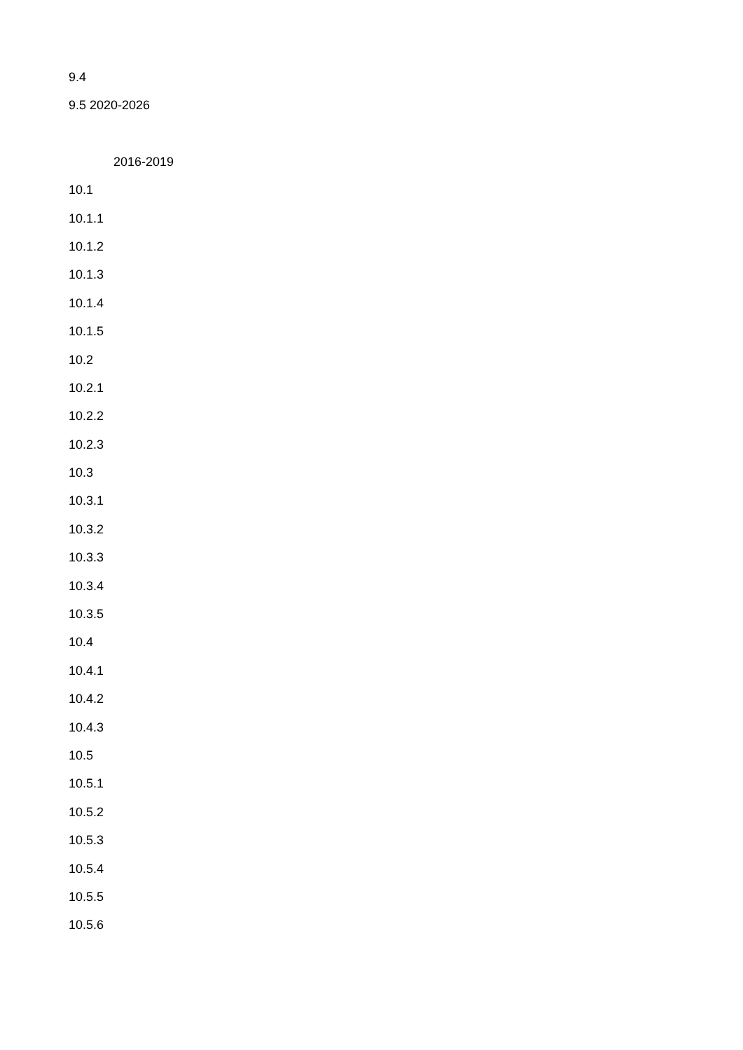9.4
9.5 2020-2026
2016-2019
10.1
10.1.1
10.1.2
10.1.3
10.1.4
10.1.5
10.2
10.2.1
10.2.2
10.2.3
10.3
10.3.1
10.3.2
10.3.3
10.3.4
10.3.5
10.4
10.4.1
10.4.2
10.4.3
10.5
10.5.1
10.5.2
10.5.3
10.5.4
10.5.5
10.5.6